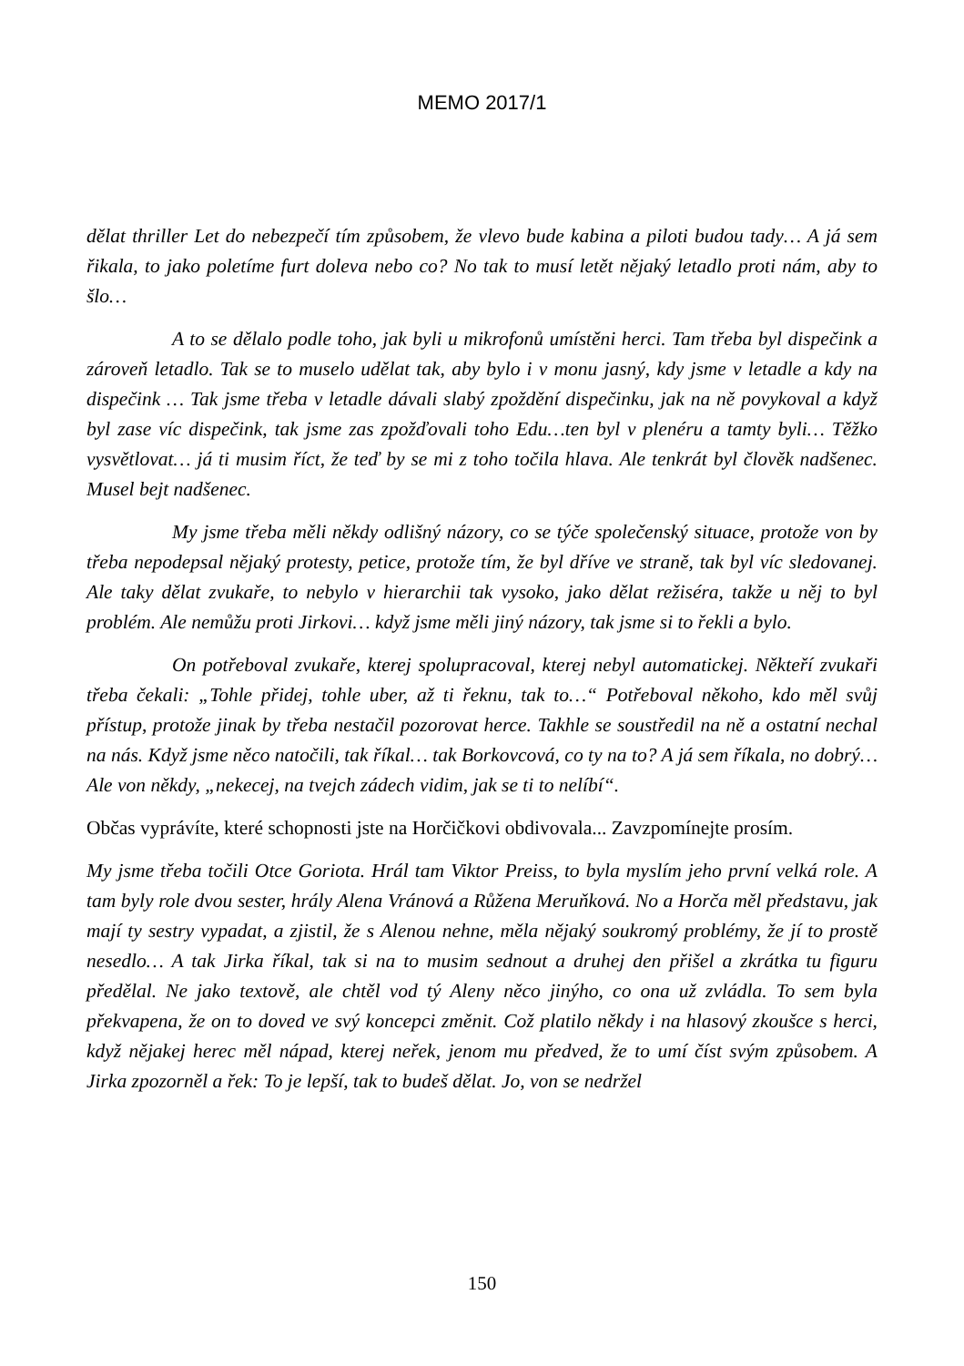MEMO 2017/1
dělat thriller Let do nebezpečí tím způsobem, že vlevo bude kabina a piloti budou tady… A já sem řikala, to jako poletíme furt doleva nebo co? No tak to musí letět nějaký letadlo proti nám, aby to šlo…
A to se dělalo podle toho, jak byli u mikrofonů umístěni herci. Tam třeba byl dispečink a zároveň letadlo. Tak se to muselo udělat tak, aby bylo i v monu jasný, kdy jsme v letadle a kdy na dispečink … Tak jsme třeba v letadle dávali slabý zpoždění dispečinku, jak na ně povykoval a když byl zase víc dispečink, tak jsme zas zpožďovali toho Edu…ten byl v plenéru a tamty byli… Těžko vysvětlovat… já ti musim říct, že teď by se mi z toho točila hlava. Ale tenkrát byl člověk nadšenec. Musel bejt nadšenec.
My jsme třeba měli někdy odlišný názory, co se týče společenský situace, protože von by třeba nepodepsal nějaký protesty, petice, protože tím, že byl dříve ve straně, tak byl víc sledovanej. Ale taky dělat zvukaře, to nebylo v hierarchii tak vysoko, jako dělat režiséra, takže u něj to byl problém. Ale nemůžu proti Jirkovi… když jsme měli jiný názory, tak jsme si to řekli a bylo.
On potřeboval zvukaře, kterej spolupracoval, kterej nebyl automatickej. Někteří zvukaři třeba čekali: „Tohle přidej, tohle uber, až ti řeknu, tak to…“ Potřeboval někoho, kdo měl svůj přístup, protože jinak by třeba nestačil pozorovat herce. Takhle se soustředil na ně a ostatní nechal na nás. Když jsme něco natočili, tak říkal… tak Borkovcová, co ty na to? A já sem říkala, no dobrý… Ale von někdy, „nekecej, na tvejch zádech vidim, jak se ti to nelíbí“.
Občas vyprávíte, které schopnosti jste na Horčičkovi obdivovala... Zavzpomínejte prosím.
My jsme třeba točili Otce Goriota. Hrál tam Viktor Preiss, to byla myslím jeho první velká role. A tam byly role dvou sester, hrály Alena Vránová a Růžena Meruňková. No a Horča měl představu, jak mají ty sestry vypadat, a zjistil, že s Alenou nehne, měla nějaký soukromý problémy, že jí to prostě nesedlo… A tak Jirka říkal, tak si na to musim sednout a druhej den přišel a zkrátka tu figuru předělal. Ne jako textově, ale chtěl vod tý Aleny něco jinýho, co ona už zvládla. To sem byla překvapena, že on to doved ve svý koncepci změnit. Což platilo někdy i na hlasový zkoušce s herci, když nějakej herec měl nápad, kterej neřek, jenom mu předved, že to umí číst svým způsobem. A Jirka zpozorněl a řek: To je lepší, tak to budeš dělat. Jo, von se nedržel
150